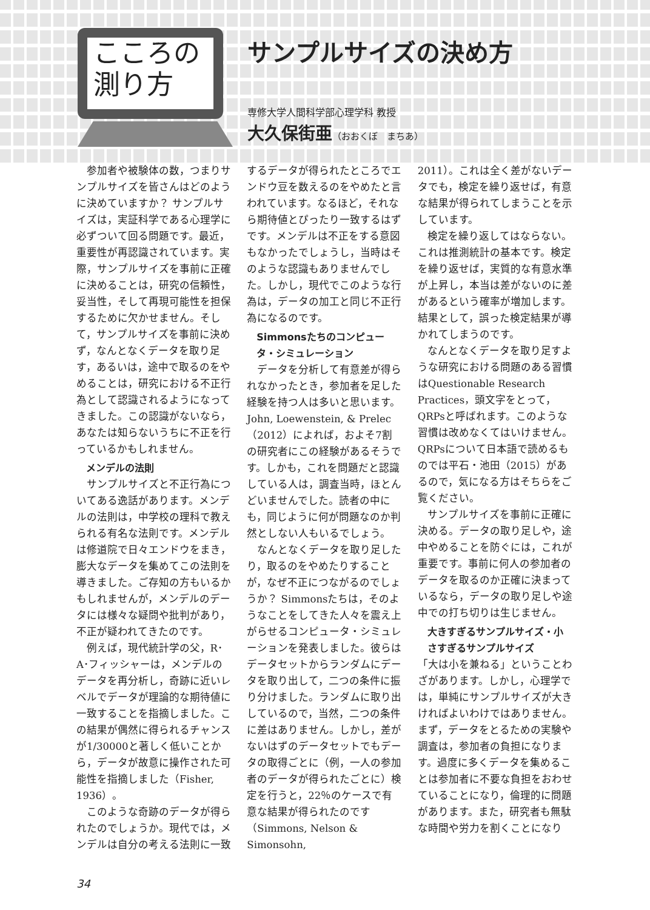こころの
測り方
サンプルサイズの決め方
専修大学人間科学部心理学科 教授
大久保街亜（おおくぼ　まちあ）
参加者や被験体の数，つまりサンプルサイズを皆さんはどのように決めていますか？ サンプルサイズは，実証科学である心理学に必ずついて回る問題です。最近，重要性が再認識されています。実際，サンプルサイズを事前に正確に決めることは，研究の信頼性，妥当性，そして再現可能性を担保するために欠かせません。そして，サンプルサイズを事前に決めず，なんとなくデータを取り足す，あるいは，途中で取るのをやめることは，研究における不正行為として認識されるようになってきました。この認識がないなら，あなたは知らないうちに不正を行っているかもしれません。
メンデルの法則
サンプルサイズと不正行為についてある逸話があります。メンデルの法則は，中学校の理科で教えられる有名な法則です。メンデルは修道院で日々エンドウをまき，膨大なデータを集めてこの法則を導きました。ご存知の方もいるかもしれませんが，メンデルのデータには様々な疑問や批判があり，不正が疑われてきたのです。
例えば，現代統計学の父，R･A･フィッシャーは，メンデルのデータを再分析し，奇跡に近いレベルでデータが理論的な期待値に一致することを指摘しました。この結果が偶然に得られるチャンスが1/30000と著しく低いことから，データが故意に操作された可能性を指摘しました（Fisher, 1936）。
このような奇跡のデータが得られたのでしょうか。現代では，メンデルは自分の考える法則に一致
するデータが得られたところでエンドウ豆を数えるのをやめたと言われています。なるほど，それなら期待値とぴったり一致するはずです。メンデルは不正をする意図もなかったでしょうし，当時はそのような認識もありませんでした。しかし，現代でこのような行為は，データの加工と同じ不正行為になるのです。
Simmonsたちのコンピュータ・シミュレーション
データを分析して有意差が得られなかったとき，参加者を足した経験を持つ人は多いと思います。John, Loewenstein, & Prelec（2012）によれば，およそ7割の研究者にこの経験があるそうです。しかも，これを問題だと認識している人は，調査当時，ほとんどいませんでした。読者の中にも，同じように何が問題なのか判然としない人もいるでしょう。
なんとなくデータを取り足したり，取るのをやめたりすることが，なぜ不正につながるのでしょうか？ Simmonsたちは，そのようなことをしてきた人々を震え上がらせるコンピュータ・シミュレーションを発表しました。彼らはデータセットからランダムにデータを取り出して，二つの条件に振り分けました。ランダムに取り出しているので，当然，二つの条件に差はありません。しかし，差がないはずのデータセットでもデータの取得ごとに（例，一人の参加者のデータが得られたごとに）検定を行うと，22％のケースで有意な結果が得られたのです（Simmons, Nelson & Simonsohn,
2011）。これは全く差がないデータでも，検定を繰り返せば，有意な結果が得られてしまうことを示しています。
検定を繰り返してはならない。これは推測統計の基本です。検定を繰り返せば，実質的な有意水準が上昇し，本当は差がないのに差があるという確率が増加します。結果として，誤った検定結果が導かれてしまうのです。
なんとなくデータを取り足すような研究における問題のある習慣はQuestionable Research Practices，頭文字をとって，QRPsと呼ばれます。このような習慣は改めなくてはいけません。QRPsについて日本語で読めるものでは平石・池田（2015）があるので，気になる方はそちらをご覧ください。
サンプルサイズを事前に正確に決める。データの取り足しや，途中やめることを防ぐには，これが重要です。事前に何人の参加者のデータを取るのか正確に決まっているなら，データの取り足しや途中での打ち切りは生じません。
大きすぎるサンプルサイズ・小さすぎるサンプルサイズ
「大は小を兼ねる」ということわざがあります。しかし，心理学では，単純にサンプルサイズが大きければよいわけではありません。まず，データをとるための実験や調査は，参加者の負担になります。過度に多くデータを集めることは参加者に不要な負担をおわせていることになり，倫理的に問題があります。また，研究者も無駄な時間や労力を割くことになり
34